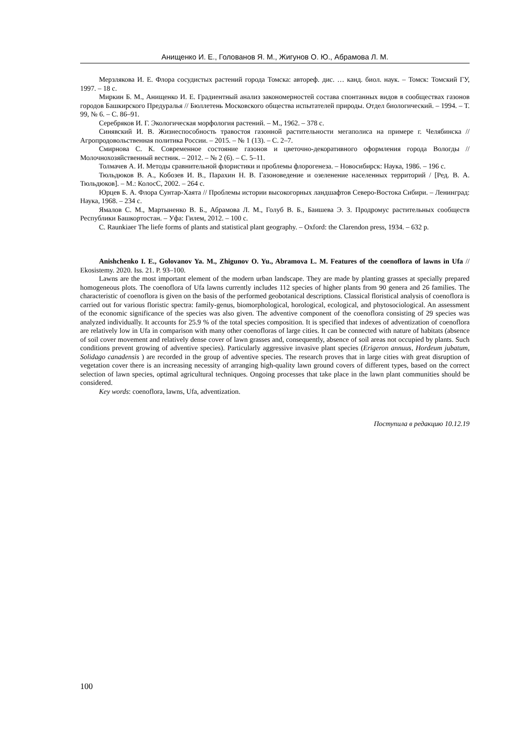Анищенко И. Е., Голованов Я. М., Жигунов О. Ю., Абрамова Л. М.
Мерзлякова И. Е. Флора сосудистых растений города Томска: автореф. дис. … канд. биол. наук. – Томск: Томский ГУ, 1997. – 18 с.
Миркин Б. М., Анищенко И. Е. Градиентный анализ закономерностей состава спонтанных видов в сообществах газонов городов Башкирского Предуралья // Бюллетень Московского общества испытателей природы. Отдел биологический. – 1994. – Т. 99, № 6. – С. 86–91.
Серебряков И. Г. Экологическая морфология растений. – М., 1962. – 378 с.
Синявский И. В. Жизнеспособность травостоя газонной растительности мегаполиса на примере г. Челябинска // Агропродовольственная политика России. – 2015. – № 1 (13). – С. 2–7.
Смирнова С. К. Современное состояние газонов и цветочно-декоративного оформления города Вологды // Молочнохозяйственный вестник. – 2012. – № 2 (6). – С. 5–11.
Толмачев А. И. Методы сравнительной флористики и проблемы флорогенеза. – Новосибирск: Наука, 1986. – 196 с.
Тюльдюков В. А., Кобозев И. В., Парахин Н. В. Газоноведение и озеленение населенных территорий / [Ред. В. А. Тюльдюков]. – М.: КолосС, 2002. – 264 с.
Юрцев Б. А. Флора Сунтар-Хаята // Проблемы истории высокогорных ландшафтов Северо-Востока Сибири. – Ленинград: Наука, 1968. – 234 с.
Ямалов С. М., Мартыненко В. Б., Абрамова Л. М., Голуб В. Б., Баишева Э. З. Продромус растительных сообществ Республики Башкортостан. – Уфа: Гилем, 2012. – 100 с.
C. Raunkiaer The liefe forms of plants and statistical plant geography. – Oxford: the Clarendon press, 1934. – 632 p.
Anishchenko I. E., Golovanov Ya. M., Zhigunov O. Yu., Abramova L. M. Features of the coenoflora of lawns in Ufa // Ekosistemy. 2020. Iss. 21. P. 93–100.
Lawns are the most important element of the modern urban landscape. They are made by planting grasses at specially prepared homogeneous plots. The coenoflora of Ufa lawns currently includes 112 species of higher plants from 90 genera and 26 families. The characteristic of coenoflora is given on the basis of the performed geobotanical descriptions. Classical floristical analysis of coenoflora is carried out for various floristic spectra: family-genus, biomorphological, horological, ecological, and phytosociological. An assessment of the economic significance of the species was also given. The adventive component of the coenoflora consisting of 29 species was analyzed individually. It accounts for 25.9 % of the total species composition. It is specified that indexes of adventization of coenoflora are relatively low in Ufa in comparison with many other coenofloras of large cities. It can be connected with nature of habitats (absence of soil cover movement and relatively dense cover of lawn grasses and, consequently, absence of soil areas not occupied by plants. Such conditions prevent growing of adventive species). Particularly aggressive invasive plant species (Erigeron annuus, Hordeum jubatum, Solidago canadensis ) are recorded in the group of adventive species. The research proves that in large cities with great disruption of vegetation cover there is an increasing necessity of arranging high-quality lawn ground covers of different types, based on the correct selection of lawn species, optimal agricultural techniques. Ongoing processes that take place in the lawn plant communities should be considered.
Key words: coenoflora, lawns, Ufa, adventization.
Поступила в редакцию 10.12.19
100